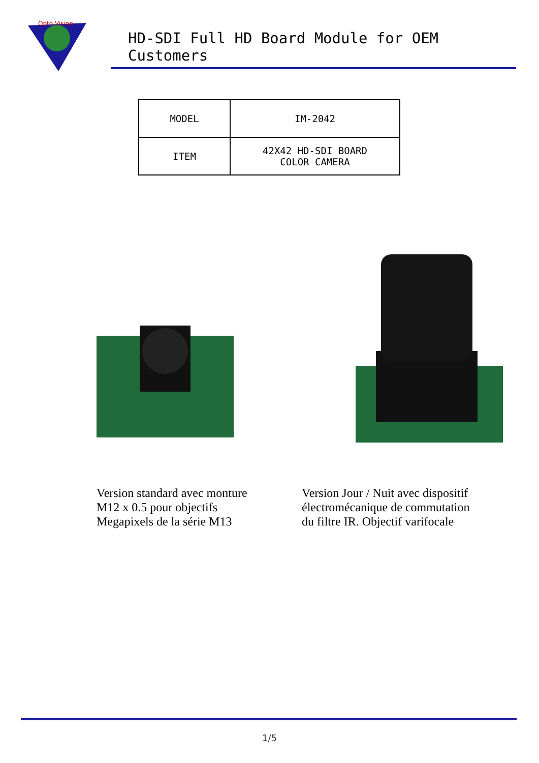Opto Vision
HD-SDI Full HD Board Module for OEM Customers
| MODEL | IM-2042 |
| ITEM | 42X42 HD-SDI BOARD COLOR CAMERA |
Version standard avec monture
M12 x 0.5 pour objectifs
Megapixels de la série M13
Version Jour / Nuit avec dispositif
électromécanique de commutation
du filtre IR. Objectif varifocale
1/5